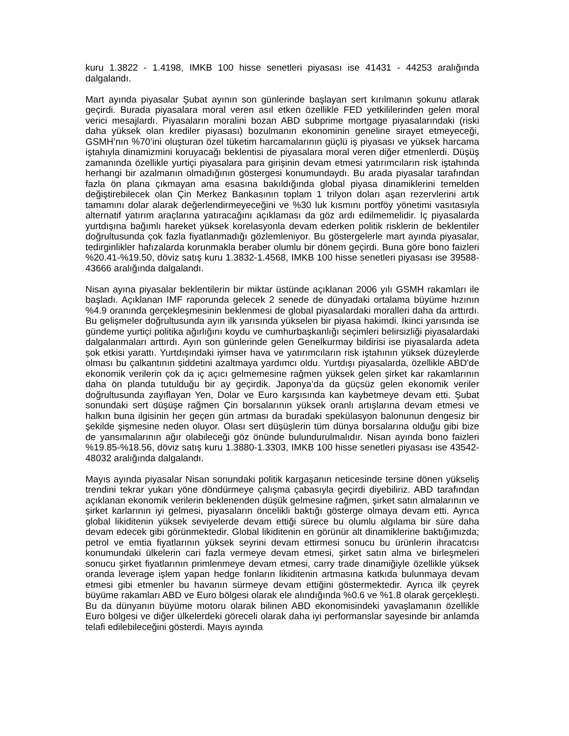kuru 1.3822 - 1.4198, IMKB 100 hisse senetleri piyasası ise 41431 - 44253 aralığında dalgalandı.
Mart ayında piyasalar Şubat ayının son günlerinde başlayan sert kırılmanın şokunu atlarak geçirdi. Burada piyasalara moral veren asıl etken özellikle FED yetkililerinden gelen moral verici mesajlardı. Piyasaların moralini bozan ABD subprime mortgage piyasalarındaki (riski daha yüksek olan krediler piyasası) bozulmanın ekonominin geneline sirayet etmeyeceği, GSMH’nın %70’ini oluşturan özel tüketim harcamalarının güçlü iş piyasası ve yüksek harcama iştahıyla dinamizmini koruyacağı beklentisi de piyasalara moral veren diğer etmenlerdi. Düşüş zamanında özellikle yurtiçi piyasalara para girişinin devam etmesi yatırımcıların risk iştahında herhangi bir azalmanın olmadığının göstergesi konumundaydı. Bu arada piyasalar tarafından fazla ön plana çıkmayan ama esasına bakıldığında global piyasa dinamiklerini temelden değiştirebilecek olan Çin Merkez Bankasının toplam 1 trilyon doları aşan rezervlerini artık tamamını dolar alarak değerlendirmeyeceğini ve %30 luk kısmını portföy yönetimi vasıtasıyla alternatif yatırım araçlarına yatıracağını açıklaması da göz ardı edilmemelidir. İç piyasalarda yurtdışına bağımlı hareket yüksek korelasyonla devam ederken politik risklerin de beklentiler doğrultusunda çok fazla fiyatlanmadığı gözlemleniyor. Bu göstergelerle mart ayında piyasalar, tedirginlikler hafızalarda korunmakla beraber olumlu bir dönem geçirdi. Buna göre bono faizleri %20.41-%19.50, döviz satış kuru 1.3832-1.4568, IMKB 100 hisse senetleri piyasası ise 39588- 43666 aralığında dalgalandı.
Nisan ayına piyasalar beklentilerin bir miktar üstünde açıklanan 2006 yılı GSMH rakamları ile başladı. Açıklanan IMF raporunda gelecek 2 senede de dünyadaki ortalama büyüme hızının %4.9 oranında gerçekleşmesinin beklenmesi de global piyasalardaki moralleri daha da arttırdı. Bu gelişmeler doğrultusunda ayın ilk yarısında yükselen bir piyasa hakimdi. İkinci yarısında ise gündeme yurtiçi politika ağırlığını koydu ve cumhurbaşkanlığı seçimleri belirsizliği piyasalardaki dalgalanmaları arttırdı. Ayın son günlerinde gelen Genelkurmay bildirisi ise piyasalarda adeta şok etkisi yarattı. Yurtdışındaki iyimser hava ve yatırımcıların risk iştahının yüksek düzeylerde olması bu çalkantının şiddetini azaltmaya yardımcı oldu. Yurtdışı piyasalarda, özellikle ABD’de ekonomik verilerin çok da iç açıcı gelmemesine rağmen yüksek gelen şirket kar rakamlarının daha ön planda tutulduğu bir ay geçirdik. Japonya’da da güçsüz gelen ekonomik veriler doğrultusunda zayıflayan Yen, Dolar ve Euro karşısında kan kaybetmeye devam etti. Şubat sonundaki sert düşüşe rağmen Çin borsalarının yüksek oranlı artışlarına devam etmesi ve halkın buna ilgisinin her geçen gün artması da buradaki spekülasyon balonunun dengesiz bir şekilde şişmesine neden oluyor. Olası sert düşüşlerin tüm dünya borsalarına olduğu gibi bize de yansımalarının ağır olabileceği göz önünde bulundurulmalıdır. Nisan ayında bono faizleri %19.85-%18.56, döviz satış kuru 1.3880-1.3303, IMKB 100 hisse senetleri piyasası ise 43542- 48032 aralığında dalgalandı.
Mayıs ayında piyasalar Nisan sonundaki politik kargaşanın neticesinde tersine dönen yükseliş trendini tekrar yukarı yöne döndürmeye çalışma çabasıyla geçirdi diyebiliriz. ABD tarafından açıklanan ekonomik verilerin beklenenden düşük gelmesine rağmen, şirket satın almalarının ve şirket karlarının iyi gelmesi, piyasaların öncelikli baktığı gösterge olmaya devam etti. Ayrıca global likiditenin yüksek seviyelerde devam ettiği sürece bu olumlu algılama bir süre daha devam edecek gibi görünmektedir. Global likiditenin en görünür alt dinamiklerine baktığımızda; petrol ve emtia fiyatlarının yüksek seyrini devam ettirmesi sonucu bu ürünlerin ihracatcısı konumundaki ülkelerin cari fazla vermeye devam etmesi, şirket satın alma ve birleşmeleri sonucu şirket fiyatlarının primlenmeye devam etmesi, carry trade dinamiğiyle özellikle yüksek oranda leverage işlem yapan hedge fonların likiditenin artmasına katkıda bulunmaya devam etmesi gibi etmenler bu havanın sürmeye devam ettiğini göstermektedir. Ayrıca ilk çeyrek büyüme rakamları ABD ve Euro bölgesi olarak ele alındığında %0.6 ve %1.8 olarak gerçekleşti. Bu da dünyanın büyüme motoru olarak bilinen ABD ekonomisindeki yavaşlamanın özellikle Euro bölgesi ve diğer ülkelerdeki göreceli olarak daha iyi performanslar sayesinde bir anlamda telafi edilebileceğini gösterdi. Mayıs ayında